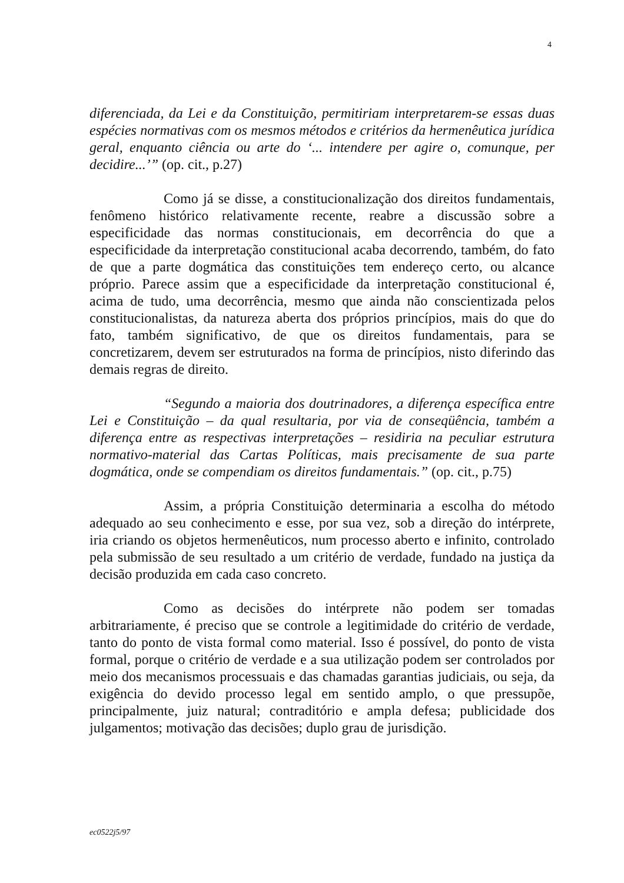4
diferenciada, da Lei e da Constituição, permitiriam interpretarem-se essas duas espécies normativas com os mesmos métodos e critérios da hermenêutica jurídica geral, enquanto ciência ou arte do ‘... intendere per agire o, comunque, per decidire...’” (op. cit., p.27)
Como já se disse, a constitucionalização dos direitos fundamentais, fenômeno histórico relativamente recente, reabre a discussão sobre a especificidade das normas constitucionais, em decorrência do que a especificidade da interpretação constitucional acaba decorrendo, também, do fato de que a parte dogmática das constituições tem endereço certo, ou alcance próprio. Parece assim que a especificidade da interpretação constitucional é, acima de tudo, uma decorrência, mesmo que ainda não conscientizada pelos constitucionalistas, da natureza aberta dos próprios princípios, mais do que do fato, também significativo, de que os direitos fundamentais, para se concretizarem, devem ser estruturados na forma de princípios, nisto diferindo das demais regras de direito.
“Segundo a maioria dos doutrinadores, a diferença específica entre Lei e Constituição – da qual resultaria, por via de conseqüência, também a diferença entre as respectivas interpretações – residiria na peculiar estrutura normativo-material das Cartas Políticas, mais precisamente de sua parte dogmática, onde se compendiam os direitos fundamentais.” (op. cit., p.75)
Assim, a própria Constituição determinaria a escolha do método adequado ao seu conhecimento e esse, por sua vez, sob a direção do intérprete, iria criando os objetos hermenêuticos, num processo aberto e infinito, controlado pela submissão de seu resultado a um critério de verdade, fundado na justiça da decisão produzida em cada caso concreto.
Como as decisões do intérprete não podem ser tomadas arbitrariamente, é preciso que se controle a legitimidade do critério de verdade, tanto do ponto de vista formal como material. Isso é possível, do ponto de vista formal, porque o critério de verdade e a sua utilização podem ser controlados por meio dos mecanismos processuais e das chamadas garantias judiciais, ou seja, da exigência do devido processo legal em sentido amplo, o que pressupõe, principalmente, juiz natural; contraditório e ampla defesa; publicidade dos julgamentos; motivação das decisões; duplo grau de jurisdição.
ec0522j5/97